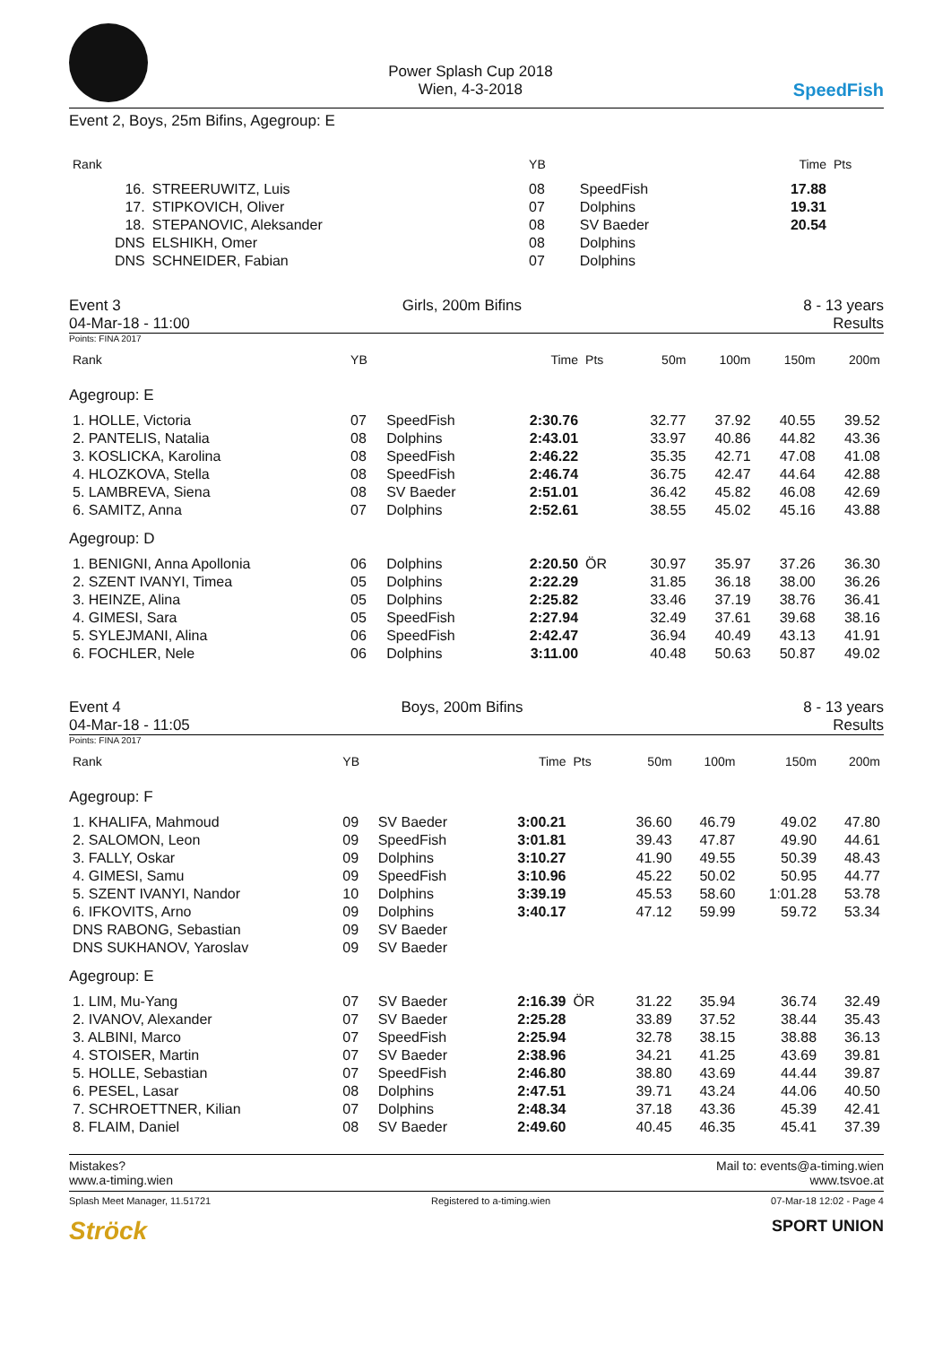Power Splash Cup 2018
Wien, 4-3-2018
SpeedFish
Event 2, Boys, 25m Bifins, Agegroup: E
| Rank | | YB | | Time | Pts |
| --- | --- | --- | --- | --- | --- |
| 16. | STREERUWITZ, Luis | 08 | SpeedFish | 17.88 | |
| 17. | STIPKOVICH, Oliver | 07 | Dolphins | 19.31 | |
| 18. | STEPANOVIC, Aleksander | 08 | SV Baeder | 20.54 | |
| DNS | ELSHIKH, Omer | 08 | Dolphins | | |
| DNS | SCHNEIDER, Fabian | 07 | Dolphins | | |
Event 3 Girls, 200m Bifins 8 - 13 years
04-Mar-18 - 11:00 Results
Points: FINA 2017
| Rank | YB | | Time | Pts | 50m | 100m | 150m | 200m |
| --- | --- | --- | --- | --- | --- | --- | --- | --- |
| Agegroup: E | | | | | | | | |
| 1. HOLLE, Victoria | 07 | SpeedFish | 2:30.76 | | 32.77 | 37.92 | 40.55 | 39.52 |
| 2. PANTELIS, Natalia | 08 | Dolphins | 2:43.01 | | 33.97 | 40.86 | 44.82 | 43.36 |
| 3. KOSLICKA, Karolina | 08 | SpeedFish | 2:46.22 | | 35.35 | 42.71 | 47.08 | 41.08 |
| 4. HLOZKOVA, Stella | 08 | SpeedFish | 2:46.74 | | 36.75 | 42.47 | 44.64 | 42.88 |
| 5. LAMBREVA, Siena | 08 | SV Baeder | 2:51.01 | | 36.42 | 45.82 | 46.08 | 42.69 |
| 6. SAMITZ, Anna | 07 | Dolphins | 2:52.61 | | 38.55 | 45.02 | 45.16 | 43.88 |
| Agegroup: D | | | | | | | | |
| 1. BENIGNI, Anna Apollonia | 06 | Dolphins | 2:20.50 | ÖR | 30.97 | 35.97 | 37.26 | 36.30 |
| 2. SZENT IVANYI, Timea | 05 | Dolphins | 2:22.29 | | 31.85 | 36.18 | 38.00 | 36.26 |
| 3. HEINZE, Alina | 05 | Dolphins | 2:25.82 | | 33.46 | 37.19 | 38.76 | 36.41 |
| 4. GIMESI, Sara | 05 | SpeedFish | 2:27.94 | | 32.49 | 37.61 | 39.68 | 38.16 |
| 5. SYLEJMANI, Alina | 06 | SpeedFish | 2:42.47 | | 36.94 | 40.49 | 43.13 | 41.91 |
| 6. FOCHLER, Nele | 06 | Dolphins | 3:11.00 | | 40.48 | 50.63 | 50.87 | 49.02 |
Event 4 Boys, 200m Bifins 8 - 13 years
04-Mar-18 - 11:05 Results
Points: FINA 2017
| Rank | YB | | Time | Pts | 50m | 100m | 150m | 200m |
| --- | --- | --- | --- | --- | --- | --- | --- | --- |
| Agegroup: F | | | | | | | | |
| 1. KHALIFA, Mahmoud | 09 | SV Baeder | 3:00.21 | | 36.60 | 46.79 | 49.02 | 47.80 |
| 2. SALOMON, Leon | 09 | SpeedFish | 3:01.81 | | 39.43 | 47.87 | 49.90 | 44.61 |
| 3. FALLY, Oskar | 09 | Dolphins | 3:10.27 | | 41.90 | 49.55 | 50.39 | 48.43 |
| 4. GIMESI, Samu | 09 | SpeedFish | 3:10.96 | | 45.22 | 50.02 | 50.95 | 44.77 |
| 5. SZENT IVANYI, Nandor | 10 | Dolphins | 3:39.19 | | 45.53 | 58.60 | 1:01.28 | 53.78 |
| 6. IFKOVITS, Arno | 09 | Dolphins | 3:40.17 | | 47.12 | 59.99 | 59.72 | 53.34 |
| DNS RABONG, Sebastian | 09 | SV Baeder | | | | | | |
| DNS SUKHANOV, Yaroslav | 09 | SV Baeder | | | | | | |
| Agegroup: E | | | | | | | | |
| 1. LIM, Mu-Yang | 07 | SV Baeder | 2:16.39 | ÖR | 31.22 | 35.94 | 36.74 | 32.49 |
| 2. IVANOV, Alexander | 07 | SV Baeder | 2:25.28 | | 33.89 | 37.52 | 38.44 | 35.43 |
| 3. ALBINI, Marco | 07 | SpeedFish | 2:25.94 | | 32.78 | 38.15 | 38.88 | 36.13 |
| 4. STOISER, Martin | 07 | SV Baeder | 2:38.96 | | 34.21 | 41.25 | 43.69 | 39.81 |
| 5. HOLLE, Sebastian | 07 | SpeedFish | 2:46.80 | | 38.80 | 43.69 | 44.44 | 39.87 |
| 6. PESEL, Lasar | 08 | Dolphins | 2:47.51 | | 39.71 | 43.24 | 44.06 | 40.50 |
| 7. SCHROETTNER, Kilian | 07 | Dolphins | 2:48.34 | | 37.18 | 43.36 | 45.39 | 42.41 |
| 8. FLAIM, Daniel | 08 | SV Baeder | 2:49.60 | | 40.45 | 46.35 | 45.41 | 37.39 |
Mistakes?
www.a-timing.wien Mail to: events@a-timing.wien
www.tsvoe.at
Splash Meet Manager, 11.51721 Registered to a-timing.wien 07-Mar-18 12:02 - Page 4
Ströck SPORT UNION